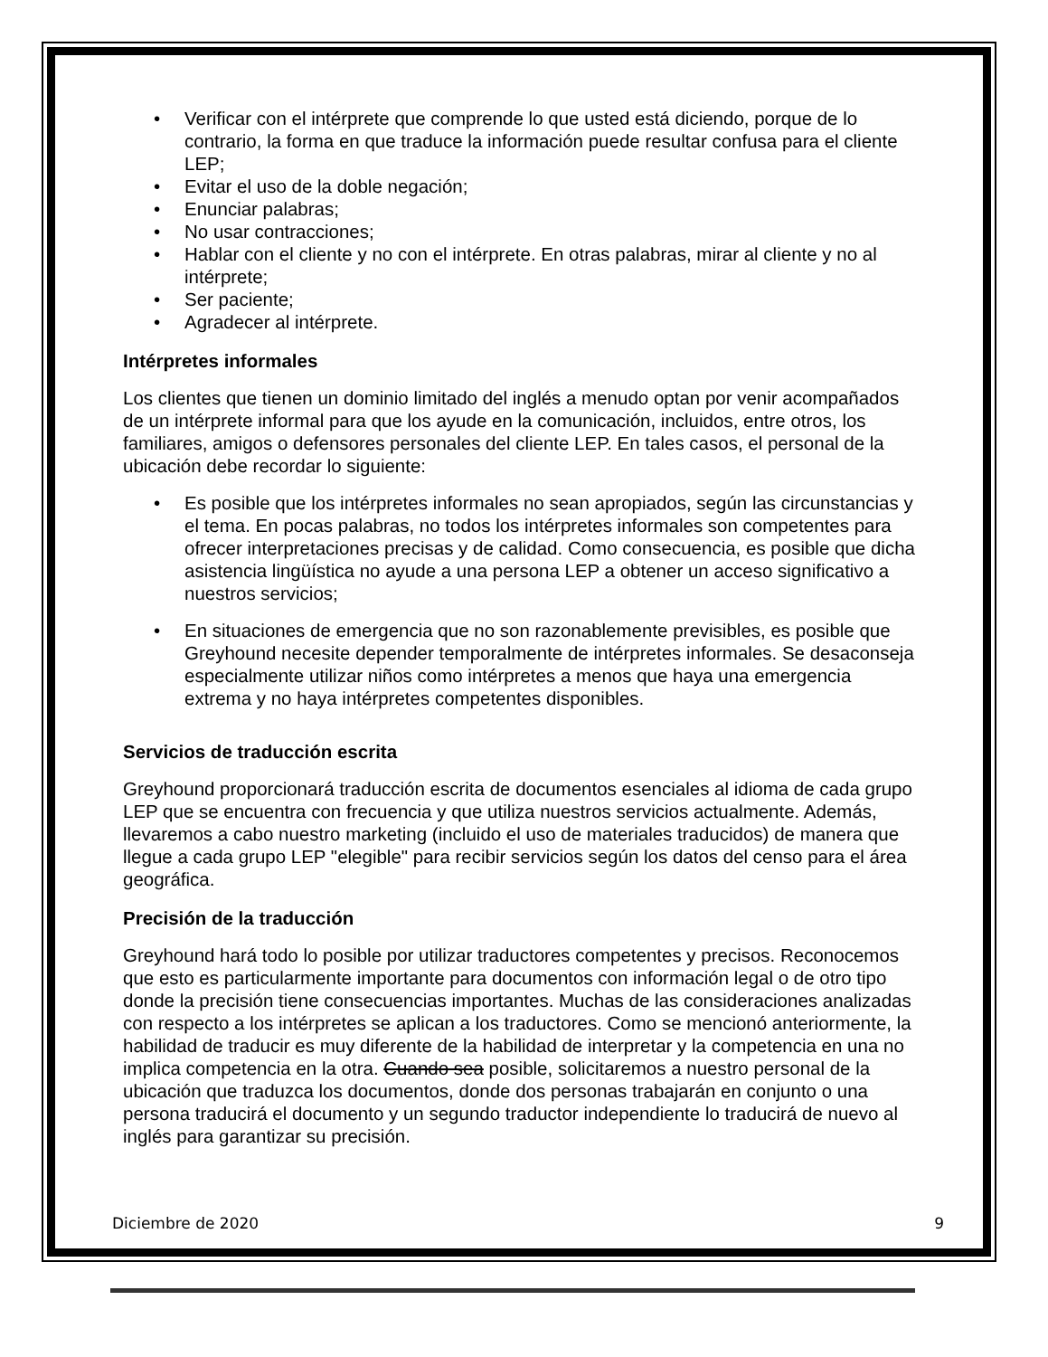• Verificar con el intérprete que comprende lo que usted está diciendo, porque de lo contrario, la forma en que traduce la información puede resultar confusa para el cliente LEP;
• Evitar el uso de la doble negación;
• Enunciar palabras;
• No usar contracciones;
• Hablar con el cliente y no con el intérprete. En otras palabras, mirar al cliente y no al intérprete;
• Ser paciente;
• Agradecer al intérprete.
Intérpretes informales
Los clientes que tienen un dominio limitado del inglés a menudo optan por venir acompañados de un intérprete informal para que los ayude en la comunicación, incluidos, entre otros, los familiares, amigos o defensores personales del cliente LEP. En tales casos, el personal de la ubicación debe recordar lo siguiente:
• Es posible que los intérpretes informales no sean apropiados, según las circunstancias y el tema. En pocas palabras, no todos los intérpretes informales son competentes para ofrecer interpretaciones precisas y de calidad. Como consecuencia, es posible que dicha asistencia lingüística no ayude a una persona LEP a obtener un acceso significativo a nuestros servicios;
• En situaciones de emergencia que no son razonablemente previsibles, es posible que Greyhound necesite depender temporalmente de intérpretes informales. Se desaconseja especialmente utilizar niños como intérpretes a menos que haya una emergencia extrema y no haya intérpretes competentes disponibles.
Servicios de traducción escrita
Greyhound proporcionará traducción escrita de documentos esenciales al idioma de cada grupo LEP que se encuentra con frecuencia y que utiliza nuestros servicios actualmente. Además, llevaremos a cabo nuestro marketing (incluido el uso de materiales traducidos) de manera que llegue a cada grupo LEP "elegible" para recibir servicios según los datos del censo para el área geográfica.
Precisión de la traducción
Greyhound hará todo lo posible por utilizar traductores competentes y precisos. Reconocemos que esto es particularmente importante para documentos con información legal o de otro tipo donde la precisión tiene consecuencias importantes. Muchas de las consideraciones analizadas con respecto a los intérpretes se aplican a los traductores. Como se mencionó anteriormente, la habilidad de traducir es muy diferente de la habilidad de interpretar y la competencia en una no implica competencia en la otra. Cuando sea posible, solicitaremos a nuestro personal de la ubicación que traduzca los documentos, donde dos personas trabajarán en conjunto o una persona traducirá el documento y un segundo traductor independiente lo traducirá de nuevo al inglés para garantizar su precisión.
Diciembre de 2020 9